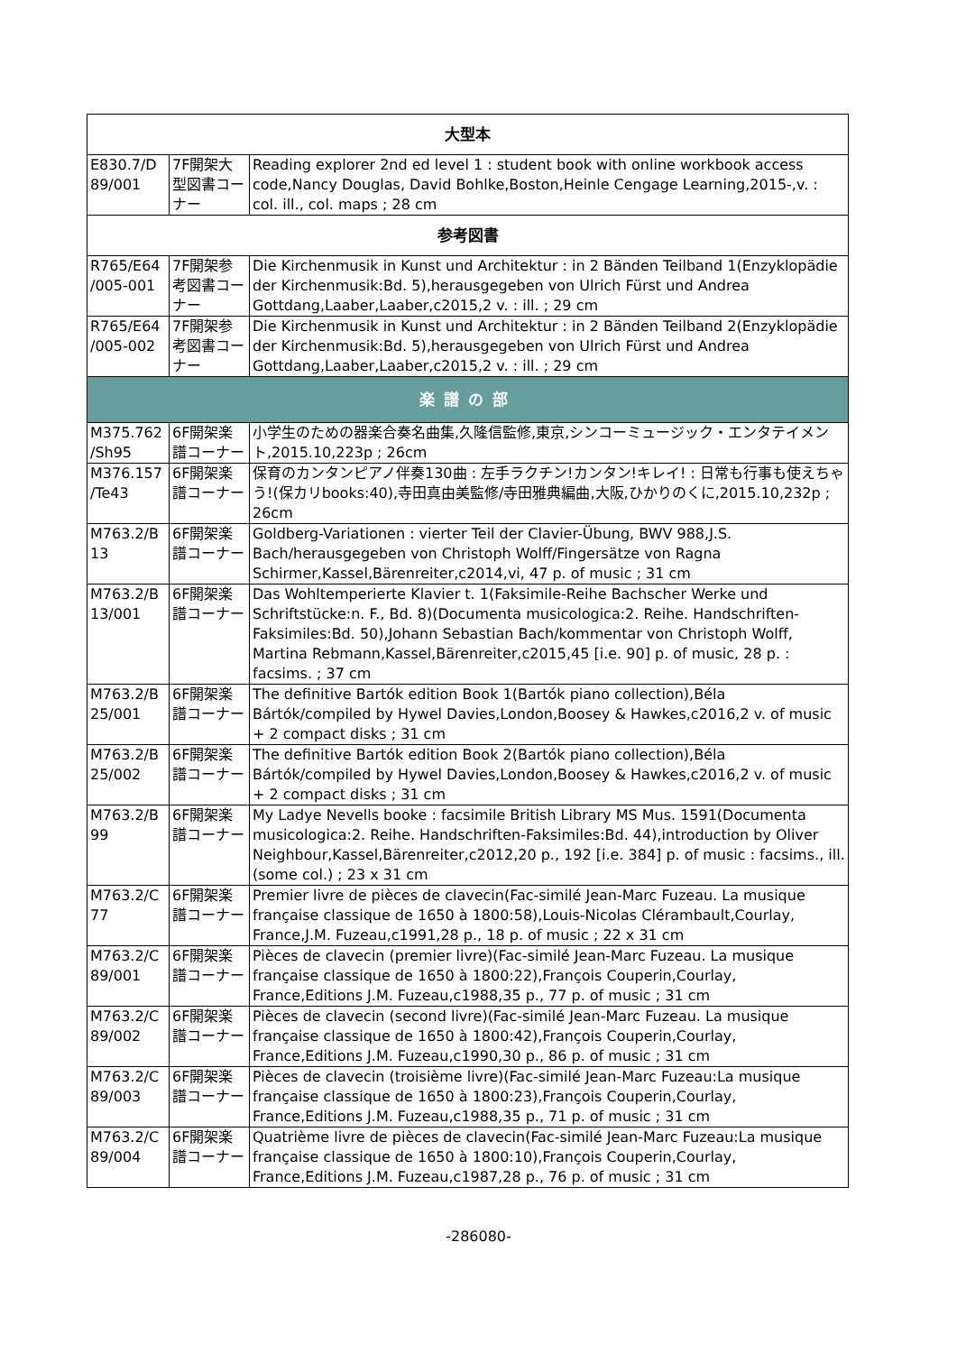| 大型本 | | |
| --- | --- | --- |
| E830.7/D 89/001 | 7F開架大型図書コーナー | Reading explorer 2nd ed level 1 : student book with online workbook access code,Nancy Douglas, David Bohlke,Boston,Heinle Cengage Learning,2015-,v. : col. ill., col. maps ; 28 cm |
| 参考図書 | | |
| R765/E64 /005-001 | 7F開架参考図書コーナー | Die Kirchenmusik in Kunst und Architektur : in 2 Bänden Teilband 1(Enzyklopädie der Kirchenmusik:Bd. 5),herausgegeben von Ulrich Fürst und Andrea Gottdang,Laaber,Laaber,c2015,2 v. : ill. ; 29 cm |
| R765/E64 /005-002 | 7F開架参考図書コーナー | Die Kirchenmusik in Kunst und Architektur : in 2 Bänden Teilband 2(Enzyklopädie der Kirchenmusik:Bd. 5),herausgegeben von Ulrich Fürst und Andrea Gottdang,Laaber,Laaber,c2015,2 v. : ill. ; 29 cm |
| 楽譜の部 | | |
| M375.762 /Sh95 | 6F開架楽譜コーナー | 小学生のための器楽合奏名曲集,久隆信監修,東京,シンコーミュージック・エンタテイメント,2015.10,223p ; 26cm |
| M376.157 /Te43 | 6F開架楽譜コーナー | 保育のカンタンピアノ伴奏130曲 : 左手ラクチン!カンタン!キレイ! : 日常も行事も使えちゃう!(保カリbooks:40),寺田真由美監修/寺田雅典編曲,大阪,ひかりのくに,2015.10,232p ; 26cm |
| M763.2/B 13 | 6F開架楽譜コーナー | Goldberg-Variationen : vierter Teil der Clavier-Übung, BWV 988,J.S. Bach/herausgegeben von Christoph Wolff/Fingersätze von Ragna Schirmer,Kassel,Bärenreiter,c2014,vi, 47 p. of music ; 31 cm |
| M763.2/B 13/001 | 6F開架楽譜コーナー | Das Wohltemperierte Klavier t. 1(Faksimile-Reihe Bachscher Werke und Schriftstücke:n. F., Bd. 8)(Documenta musicologica:2. Reihe. Handschriften-Faksimiles:Bd. 50),Johann Sebastian Bach/kommentar von Christoph Wolff, Martina Rebmann,Kassel,Bärenreiter,c2015,45 [i.e. 90] p. of music, 28 p. : facsims. ; 37 cm |
| M763.2/B 25/001 | 6F開架楽譜コーナー | The definitive Bartók edition Book 1(Bartók piano collection),Béla Bártók/compiled by Hywel Davies,London,Boosey & Hawkes,c2016,2 v. of music + 2 compact disks ; 31 cm |
| M763.2/B 25/002 | 6F開架楽譜コーナー | The definitive Bartók edition Book 2(Bartók piano collection),Béla Bártók/compiled by Hywel Davies,London,Boosey & Hawkes,c2016,2 v. of music + 2 compact disks ; 31 cm |
| M763.2/B 99 | 6F開架楽譜コーナー | My Ladye Nevells booke : facsimile British Library MS Mus. 1591(Documenta musicologica:2. Reihe. Handschriften-Faksimiles:Bd. 44),introduction by Oliver Neighbour,Kassel,Bärenreiter,c2012,20 p., 192 [i.e. 384] p. of music : facsims., ill. (some col.) ; 23 x 31 cm |
| M763.2/C 77 | 6F開架楽譜コーナー | Premier livre de pièces de clavecin(Fac-similé Jean-Marc Fuzeau. La musique française classique de 1650 à 1800:58),Louis-Nicolas Clérambault,Courlay, France,J.M. Fuzeau,c1991,28 p., 18 p. of music ; 22 x 31 cm |
| M763.2/C 89/001 | 6F開架楽譜コーナー | Pièces de clavecin (premier livre)(Fac-similé Jean-Marc Fuzeau. La musique française classique de 1650 à 1800:22),François Couperin,Courlay, France,Editions J.M. Fuzeau,c1988,35 p., 77 p. of music ; 31 cm |
| M763.2/C 89/002 | 6F開架楽譜コーナー | Pièces de clavecin (second livre)(Fac-similé Jean-Marc Fuzeau. La musique française classique de 1650 à 1800:42),François Couperin,Courlay, France,Editions J.M. Fuzeau,c1990,30 p., 86 p. of music ; 31 cm |
| M763.2/C 89/003 | 6F開架楽譜コーナー | Pièces de clavecin (troisième livre)(Fac-similé Jean-Marc Fuzeau:La musique française classique de 1650 à 1800:23),François Couperin,Courlay, France,Editions J.M. Fuzeau,c1988,35 p., 71 p. of music ; 31 cm |
| M763.2/C 89/004 | 6F開架楽譜コーナー | Quatrième livre de pièces de clavecin(Fac-similé Jean-Marc Fuzeau:La musique française classique de 1650 à 1800:10),François Couperin,Courlay, France,Editions J.M. Fuzeau,c1987,28 p., 76 p. of music ; 31 cm |
-286080-